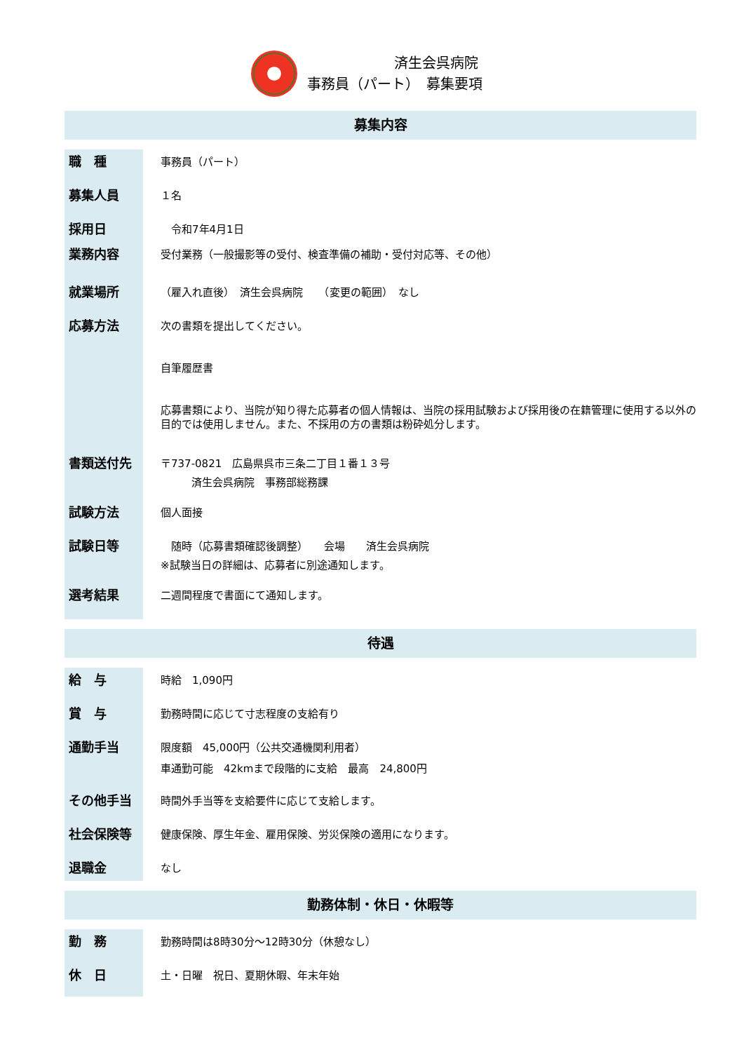済生会呉病院
事務員（パート）　募集要項
募集内容
| 職 種 | 事務員（パート） |
| 募集人員 | １名 |
| 採用日 | 令和7年4月1日 |
| 業務内容 | 受付業務（一般撮影等の受付、検査準備の補助・受付対応等、その他） |
| 就業場所 | （雇入れ直後） 済生会呉病院 （変更の範囲） なし |
| 応募方法 | 次の書類を提出してください。 自筆履歴書 応募書類により、当院が知り得た応募者の個人情報は、当院の採用試験および採用後の在籍管理に使用する以外の目的では使用しません。また、不採用の方の書類は粉砕処分します。 |
| 書類送付先 | 〒737-0821 広島県呉市三条二丁目１番１３号 済生会呉病院 事務部総務課 |
| 試験方法 | 個人面接 |
| 試験日等 | 随時（応募書類確認後調整） 会場 済生会呉病院 ※試験当日の詳細は、応募者に別途通知します。 |
| 選考結果 | 二週間程度で書面にて通知します。 |
待遇
| 給 与 | 時給 1,090円 |
| 賞 与 | 勤務時間に応じて寸志程度の支給有り |
| 通勤手当 | 限度額 45,000円（公共交通機関利用者） 車通勤可能 42kmまで段階的に支給 最高 24,800円 |
| その他手当 | 時間外手当等を支給要件に応じて支給します。 |
| 社会保険等 | 健康保険、厚生年金、雇用保険、労災保険の適用になります。 |
| 退職金 | なし |
勤務体制・休日・休暇等
| 勤 務 | 勤務時間は8時30分～12時30分（休憩なし） |
| 休 日 | 土・日曜 祝日、夏期休暇、年末年始 |